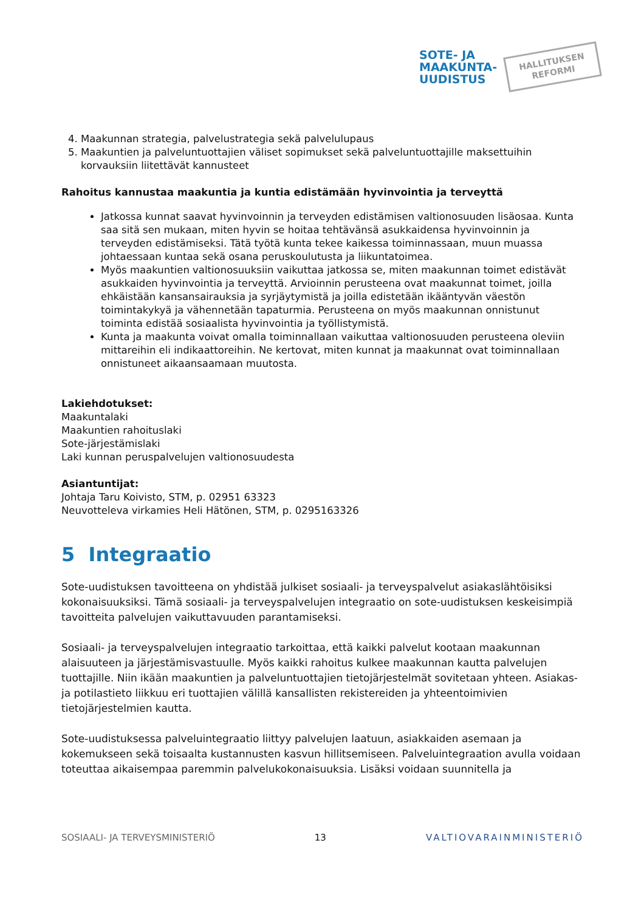SOTE- JA
MAAKUNTA-
UUDISTUS
HALLITUKSEN
REFORMI
4. Maakunnan strategia, palvelustrategia sekä palvelulupaus
5. Maakuntien ja palveluntuottajien väliset sopimukset sekä palveluntuottajille maksettuihin korvauksiin liitettävät kannusteet
Rahoitus kannustaa maakuntia ja kuntia edistämään hyvinvointia ja terveyttä
Jatkossa kunnat saavat hyvinvoinnin ja terveyden edistämisen valtionosuuden lisäosaa. Kunta saa sitä sen mukaan, miten hyvin se hoitaa tehtävänsä asukkaidensa hyvinvoinnin ja terveyden edistämiseksi. Tätä työtä kunta tekee kaikessa toiminnassaan, muun muassa johtaessaan kuntaa sekä osana peruskoulutusta ja liikuntatoimea.
Myös maakuntien valtionosuuksiin vaikuttaa jatkossa se, miten maakunnan toimet edistävät asukkaiden hyvinvointia ja terveyttä. Arvioinnin perusteena ovat maakunnat toimet, joilla ehkäistään kansansairauksia ja syrjäytymistä ja joilla edistetään ikääntyvän väestön toimintakykyä ja vähennetään tapaturmia. Perusteena on myös maakunnan onnistunut toiminta edistää sosiaalista hyvinvointia ja työllistymistä.
Kunta ja maakunta voivat omalla toiminnallaan vaikuttaa valtionosuuden perusteena oleviin mittareihin eli indikaattoreihin. Ne kertovat, miten kunnat ja maakunnat ovat toiminnallaan onnistuneet aikaansaamaan muutosta.
Lakiehdotukset:
Maakuntalaki
Maakuntien rahoituslaki
Sote-järjestämislaki
Laki kunnan peruspalvelujen valtionosuudesta
Asiantuntijat:
Johtaja Taru Koivisto, STM, p. 02951 63323
Neuvotteleva virkamies Heli Hätönen, STM, p. 0295163326
5 Integraatio
Sote-uudistuksen tavoitteena on yhdistää julkiset sosiaali- ja terveyspalvelut asiakaslähtöisiksi kokonaisuuksiksi. Tämä sosiaali- ja terveyspalvelujen integraatio on sote-uudistuksen keskeisimpiä tavoitteita palvelujen vaikuttavuuden parantamiseksi.
Sosiaali- ja terveyspalvelujen integraatio tarkoittaa, että kaikki palvelut kootaan maakunnan alaisuuteen ja järjestämisvastuulle. Myös kaikki rahoitus kulkee maakunnan kautta palvelujen tuottajille. Niin ikään maakuntien ja palveluntuottajien tietojärjestelmät sovitetaan yhteen. Asiakas- ja potilastieto liikkuu eri tuottajien välillä kansallisten rekistereiden ja yhteentoimivien tietojärjestelmien kautta.
Sote-uudistuksessa palveluintegraatio liittyy palvelujen laatuun, asiakkaiden asemaan ja kokemukseen sekä toisaalta kustannusten kasvun hillitsemiseen. Palveluintegraation avulla voidaan toteuttaa aikaisempaa paremmin palvelukokonaisuuksia. Lisäksi voidaan suunnitella ja
SOSIAALI- JA TERVEYSMINISTERIÖ 13 VALTIOVARAINMINISTERIÖ